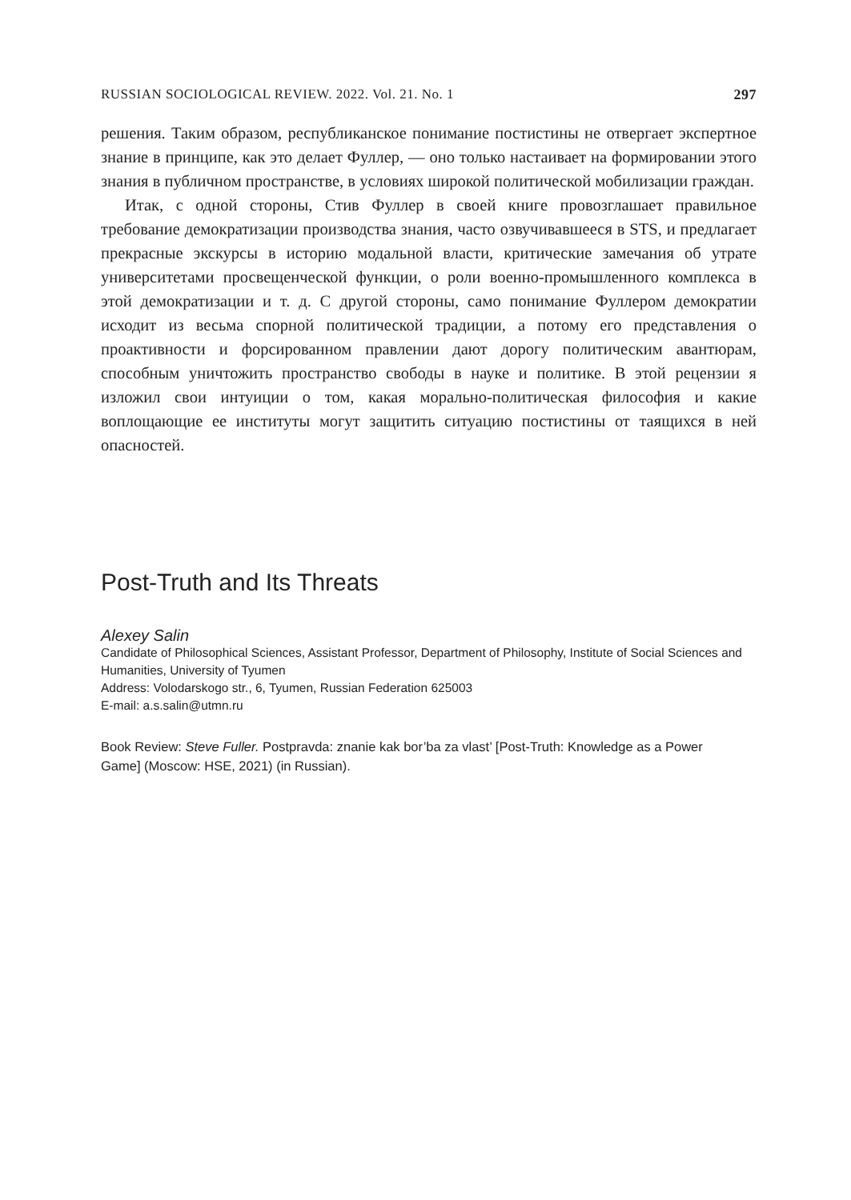RUSSIAN SOCIOLOGICAL REVIEW. 2022. Vol. 21. No. 1 297
решения. Таким образом, республиканское понимание постистины не отвергает экспертное знание в принципе, как это делает Фуллер, — оно только настаивает на формировании этого знания в публичном пространстве, в условиях широкой политической мобилизации граждан.
Итак, с одной стороны, Стив Фуллер в своей книге провозглашает правильное требование демократизации производства знания, часто озвучивавшееся в STS, и предлагает прекрасные экскурсы в историю модальной власти, критические замечания об утрате университетами просвещенческой функции, о роли военно-промышленного комплекса в этой демократизации и т. д. С другой стороны, само понимание Фуллером демократии исходит из весьма спорной политической традиции, а потому его представления о проактивности и форсированном правлении дают дорогу политическим авантюрам, способным уничтожить пространство свободы в науке и политике. В этой рецензии я изложил свои интуиции о том, какая морально-политическая философия и какие воплощающие ее институты могут защитить ситуацию постистины от таящихся в ней опасностей.
Post-Truth and Its Threats
Alexey Salin
Candidate of Philosophical Sciences, Assistant Professor, Department of Philosophy, Institute of Social Sciences and Humanities, University of Tyumen
Address: Volodarskogo str., 6, Tyumen, Russian Federation 625003
E-mail: a.s.salin@utmn.ru
Book Review: Steve Fuller. Postpravda: znanie kak bor’ba za vlast’ [Post-Truth: Knowledge as a Power Game] (Moscow: HSE, 2021) (in Russian).